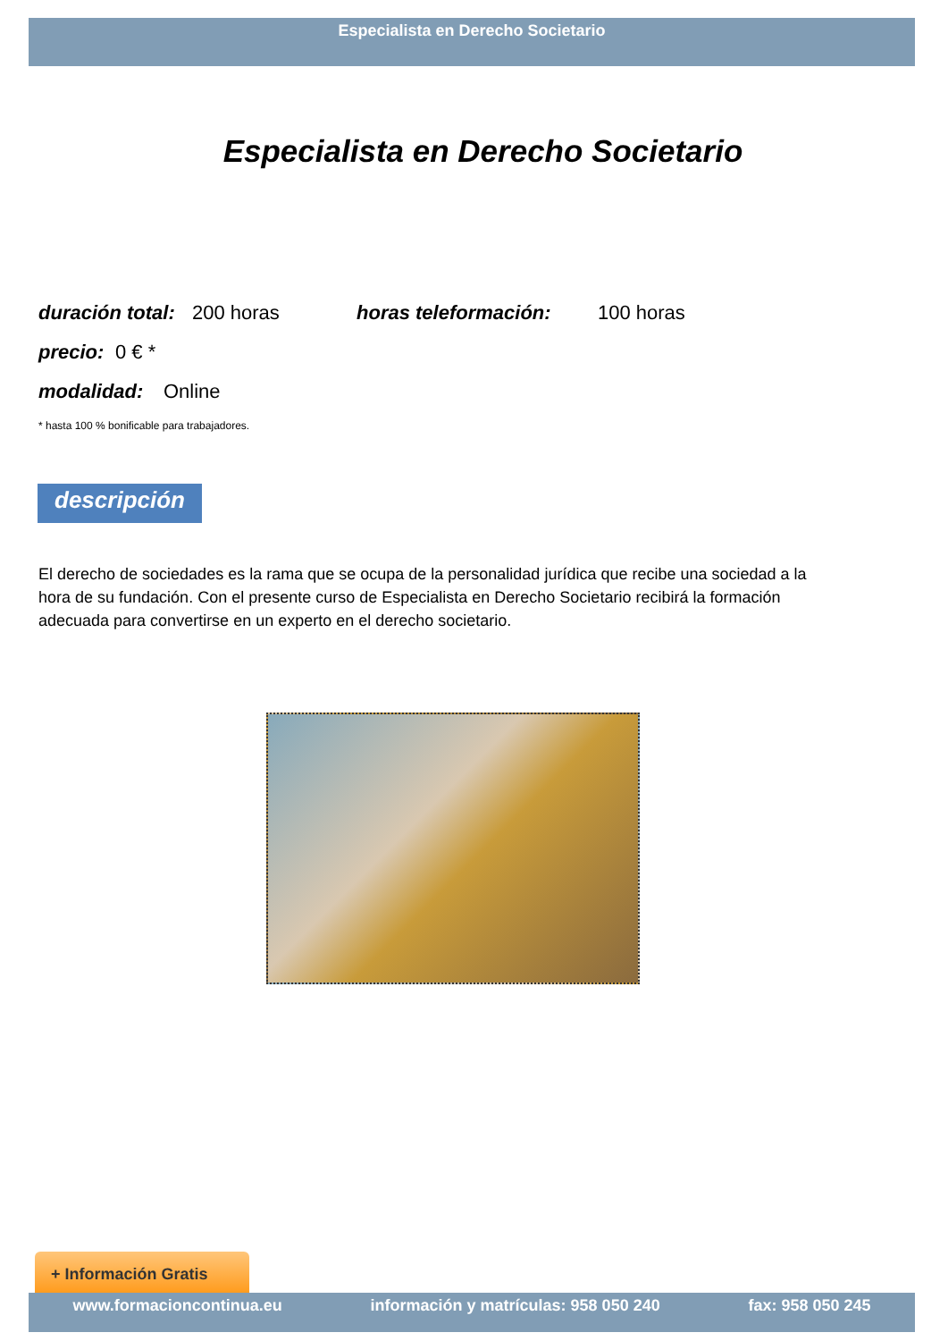Especialista en Derecho Societario
Especialista en Derecho Societario
duración total: 200 horas horas teleformación: 100 horas
precio: 0 € *
modalidad: Online
* hasta 100 % bonificable para trabajadores.
descripción
El derecho de sociedades es la rama que se ocupa de la personalidad jurídica que recibe una sociedad a la hora de su fundación. Con el presente curso de Especialista en Derecho Societario recibirá la formación adecuada para convertirse en un experto en el derecho societario.
+ Información Gratis
www.formacioncontinua.eu información y matrículas: 958 050 240 fax: 958 050 245